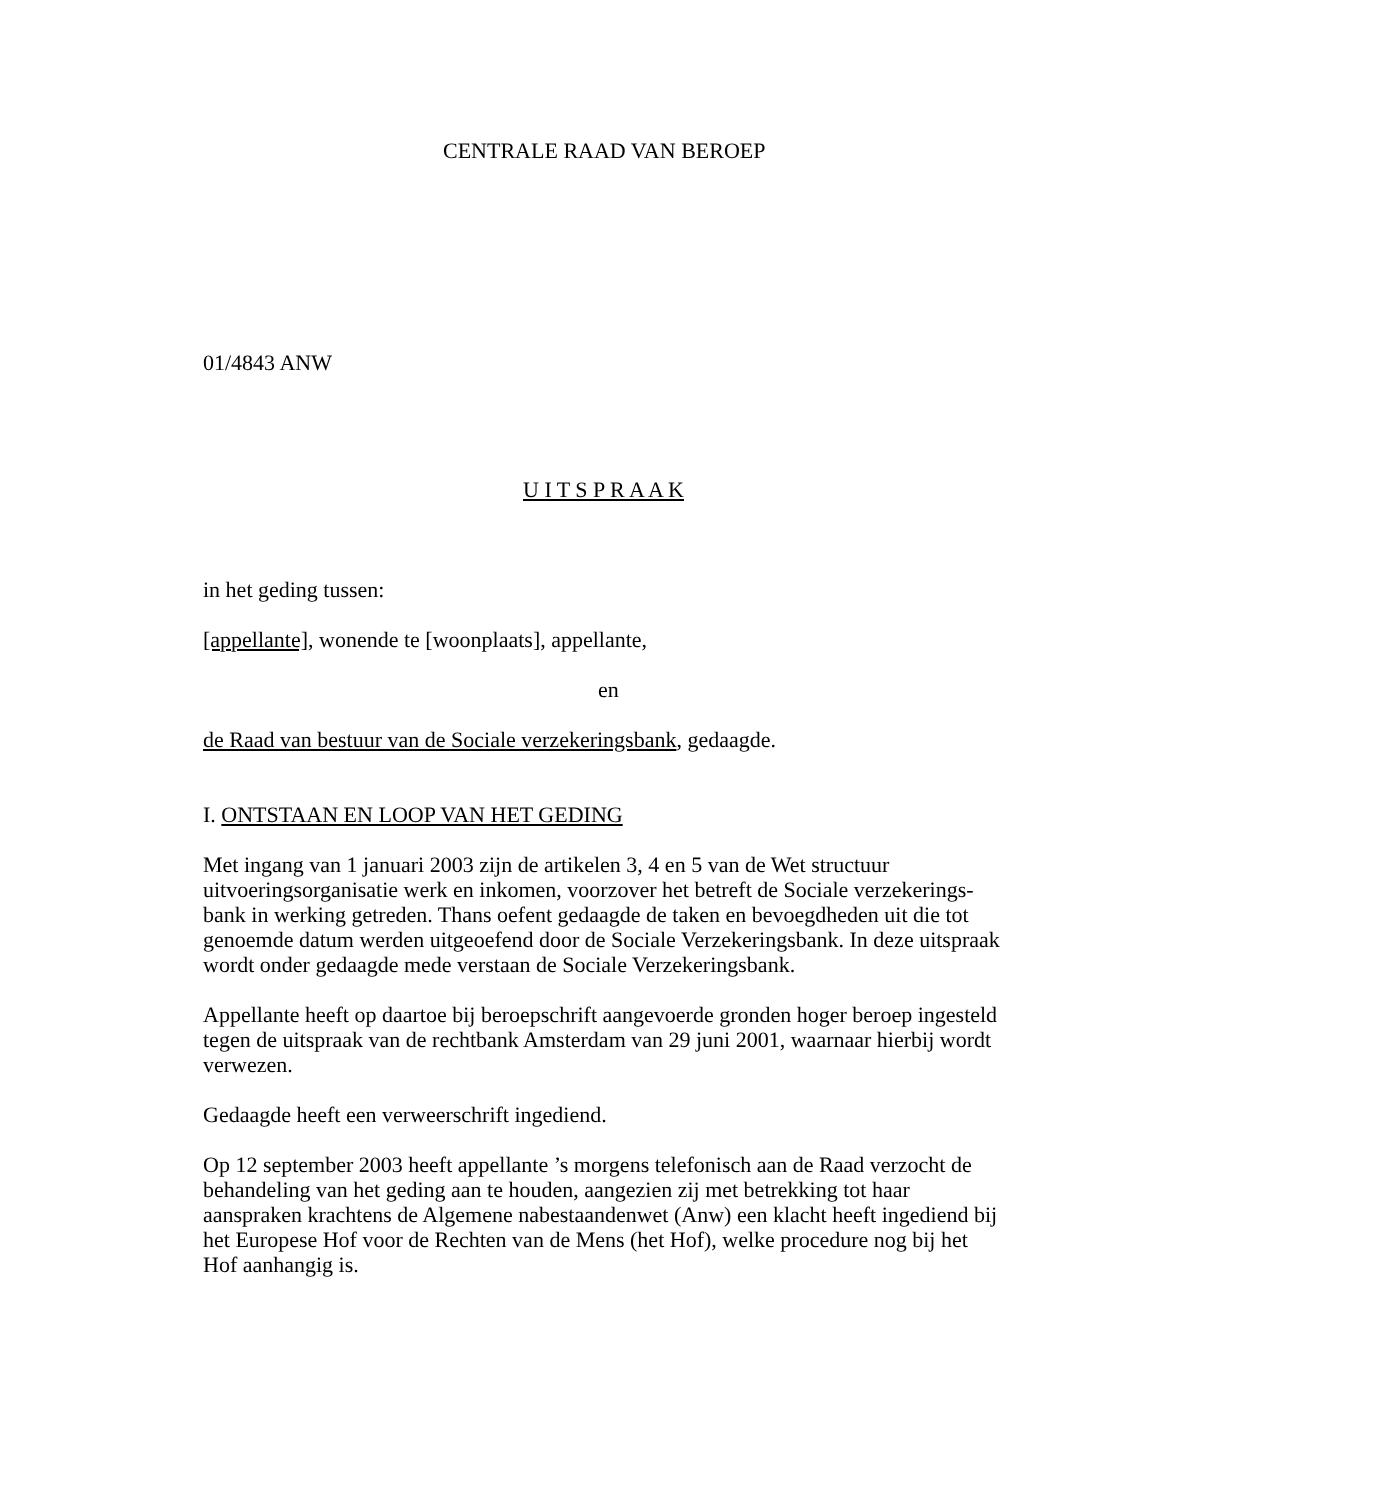CENTRALE RAAD VAN BEROEP
01/4843 ANW
U I T S P R A A K
in het geding tussen:
[appellante], wonende te [woonplaats], appellante,
en
de Raad van bestuur van de Sociale verzekeringsbank, gedaagde.
I. ONTSTAAN EN LOOP VAN HET GEDING
Met ingang van 1 januari 2003 zijn de artikelen 3, 4 en 5 van de Wet structuur uitvoeringsorganisatie werk en inkomen, voorzover het betreft de Sociale verzekerings-bank in werking getreden. Thans oefent gedaagde de taken en bevoegdheden uit die tot genoemde datum werden uitgeoefend door de Sociale Verzekeringsbank. In deze uitspraak wordt onder gedaagde mede verstaan de Sociale Verzekeringsbank.
Appellante heeft op daartoe bij beroepschrift aangevoerde gronden hoger beroep ingesteld tegen de uitspraak van de rechtbank Amsterdam van 29 juni 2001, waarnaar hierbij wordt verwezen.
Gedaagde heeft een verweerschrift ingediend.
Op 12 september 2003 heeft appellante ’s morgens telefonisch aan de Raad verzocht de behandeling van het geding aan te houden, aangezien zij met betrekking tot haar aanspraken krachtens de Algemene nabestaandenwet (Anw) een klacht heeft ingediend bij het Europese Hof voor de Rechten van de Mens (het Hof), welke procedure nog bij het Hof aanhangig is.